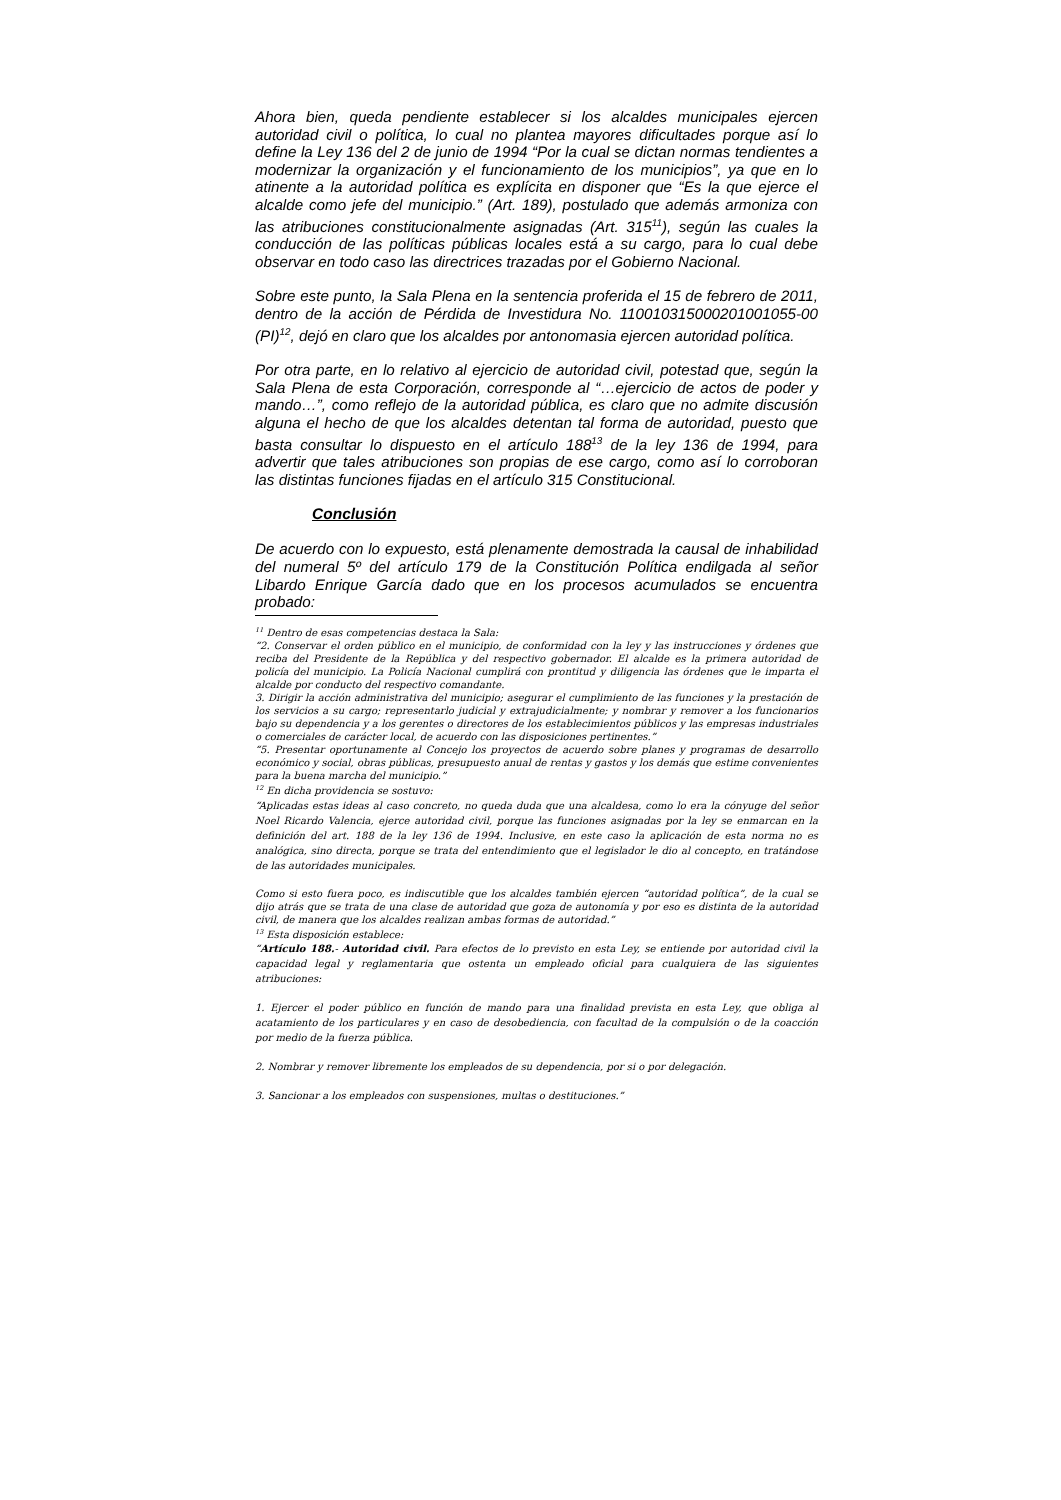Ahora bien, queda pendiente establecer si los alcaldes municipales ejercen autoridad civil o política, lo cual no plantea mayores dificultades porque así lo define la Ley 136 del 2 de junio de 1994 “Por la cual se dictan normas tendientes a modernizar la organización y el funcionamiento de los municipios”, ya que en lo atinente a la autoridad política es explícita en disponer que “Es la que ejerce el alcalde como jefe del municipio.” (Art. 189), postulado que además armoniza con las atribuciones constitucionalmente asignadas (Art. 315<sup>11</sup>), según las cuales la conducción de las políticas públicas locales está a su cargo, para lo cual debe observar en todo caso las directrices trazadas por el Gobierno Nacional.
Sobre este punto, la Sala Plena en la sentencia proferida el 15 de febrero de 2011, dentro de la acción de Pérdida de Investidura No. 110010315000201001055-00 (PI)<sup>12</sup>, dejó en claro que los alcaldes por antonomasia ejercen autoridad política.
Por otra parte, en lo relativo al ejercicio de autoridad civil, potestad que, según la Sala Plena de esta Corporación, corresponde al “…ejercicio de actos de poder y mando…”, como reflejo de la autoridad pública, es claro que no admite discusión alguna el hecho de que los alcaldes detentan tal forma de autoridad, puesto que basta consultar lo dispuesto en el artículo 188<sup>13</sup> de la ley 136 de 1994, para advertir que tales atribuciones son propias de ese cargo, como así lo corroboran las distintas funciones fijadas en el artículo 315 Constitucional.
Conclusión
De acuerdo con lo expuesto, está plenamente demostrada la causal de inhabilidad del numeral 5º del artículo 179 de la Constitución Política endilgada al señor Libardo Enrique García dado que en los procesos acumulados se encuentra probado:
<sup>11</sup> Dentro de esas competencias destaca la Sala:
“2. Conservar el orden público en el municipio, de conformidad con la ley y las instrucciones y órdenes que reciba del Presidente de la República y del respectivo gobernador. El alcalde es la primera autoridad de policía del municipio. La Policía Nacional cumplirá con prontitud y diligencia las órdenes que le imparta el alcalde por conducto del respectivo comandante.
3. Dirigir la acción administrativa del municipio; asegurar el cumplimiento de las funciones y la prestación de los servicios a su cargo; representarlo judicial y extrajudicialmente; y nombrar y remover a los funcionarios bajo su dependencia y a los gerentes o directores de los establecimientos públicos y las empresas industriales o comerciales de carácter local, de acuerdo con las disposiciones pertinentes.”
“5. Presentar oportunamente al Concejo los proyectos de acuerdo sobre planes y programas de desarrollo económico y social, obras públicas, presupuesto anual de rentas y gastos y los demás que estime convenientes para la buena marcha del municipio.”
<sup>12</sup> En dicha providencia se sostuvo:
“Aplicadas estas ideas al caso concreto, no queda duda que una alcaldesa, como lo era la cónyuge del señor Noel Ricardo Valencia, ejerce autoridad civil, porque las funciones asignadas por la ley se enmarcan en la definición del art. 188 de la ley 136 de 1994. Inclusive, en este caso la aplicación de esta norma no es analógica, sino directa, porque se trata del entendimiento que el legislador le dio al concepto, en tratándose de las autoridades municipales.
Como si esto fuera poco, es indiscutible que los alcaldes también ejercen “autoridad política”, de la cual se dijo atrás que se trata de una clase de autoridad que goza de autonomía y por eso es distinta de la autoridad civil, de manera que los alcaldes realizan ambas formas de autoridad.”
<sup>13</sup> Esta disposición establece:
“Artículo 188.- Autoridad civil. Para efectos de lo previsto en esta Ley, se entiende por autoridad civil la capacidad legal y reglamentaria que ostenta un empleado oficial para cualquiera de las siguientes atribuciones:
1. Ejercer el poder público en función de mando para una finalidad prevista en esta Ley, que obliga al acatamiento de los particulares y en caso de desobediencia, con facultad de la compulsión o de la coacción por medio de la fuerza pública.
2. Nombrar y remover libremente los empleados de su dependencia, por si o por delegación.
3. Sancionar a los empleados con suspensiones, multas o destituciones.”